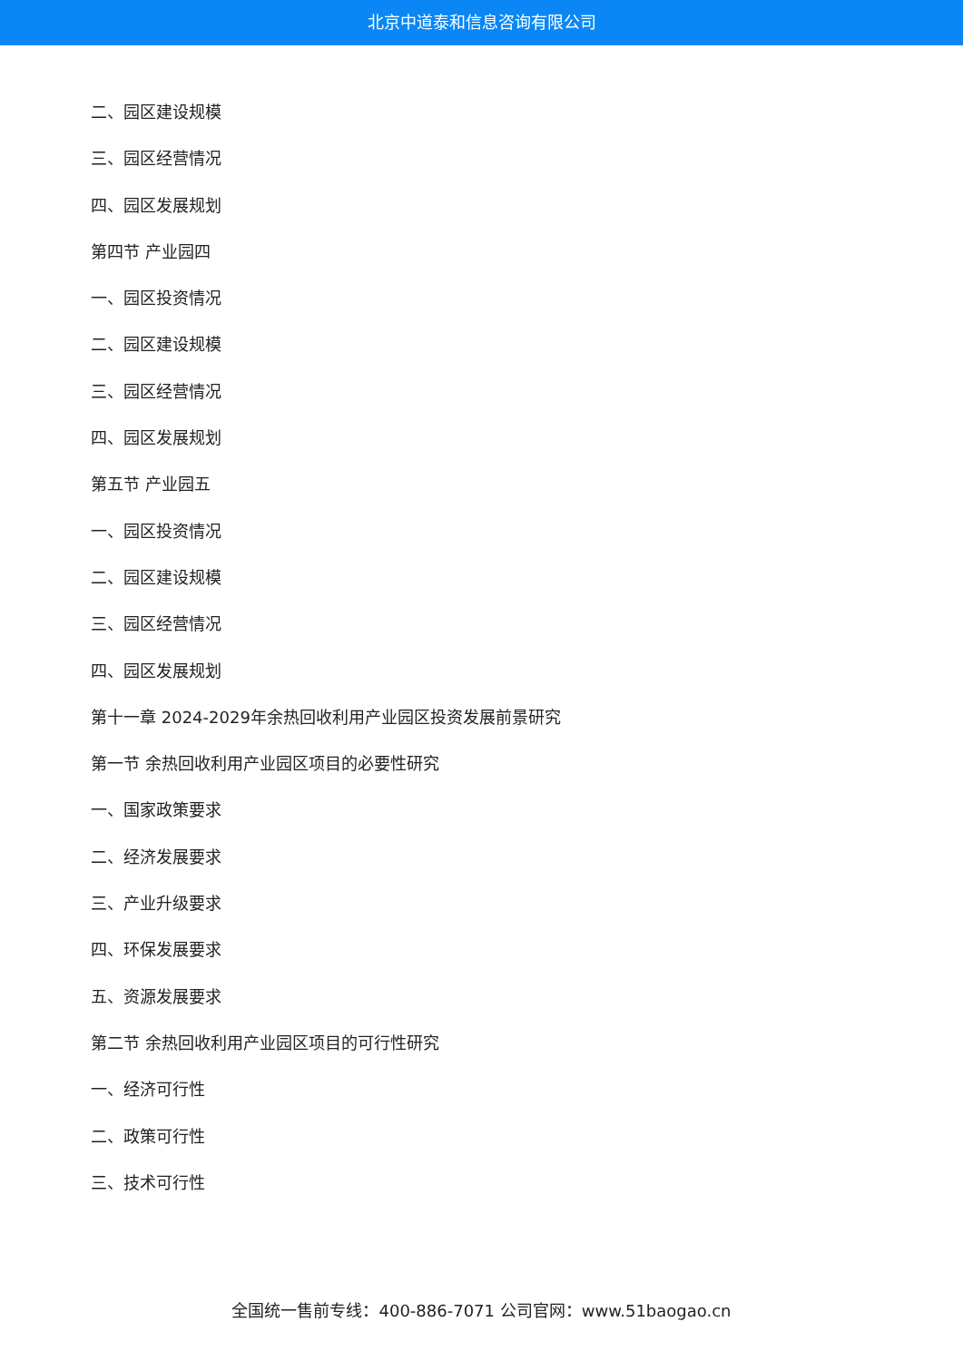北京中道泰和信息咨询有限公司
二、园区建设规模
三、园区经营情况
四、园区发展规划
第四节 产业园四
一、园区投资情况
二、园区建设规模
三、园区经营情况
四、园区发展规划
第五节 产业园五
一、园区投资情况
二、园区建设规模
三、园区经营情况
四、园区发展规划
第十一章 2024-2029年余热回收利用产业园区投资发展前景研究
第一节 余热回收利用产业园区项目的必要性研究
一、国家政策要求
二、经济发展要求
三、产业升级要求
四、环保发展要求
五、资源发展要求
第二节 余热回收利用产业园区项目的可行性研究
一、经济可行性
二、政策可行性
三、技术可行性
全国统一售前专线：400-886-7071 公司官网：www.51baogao.cn